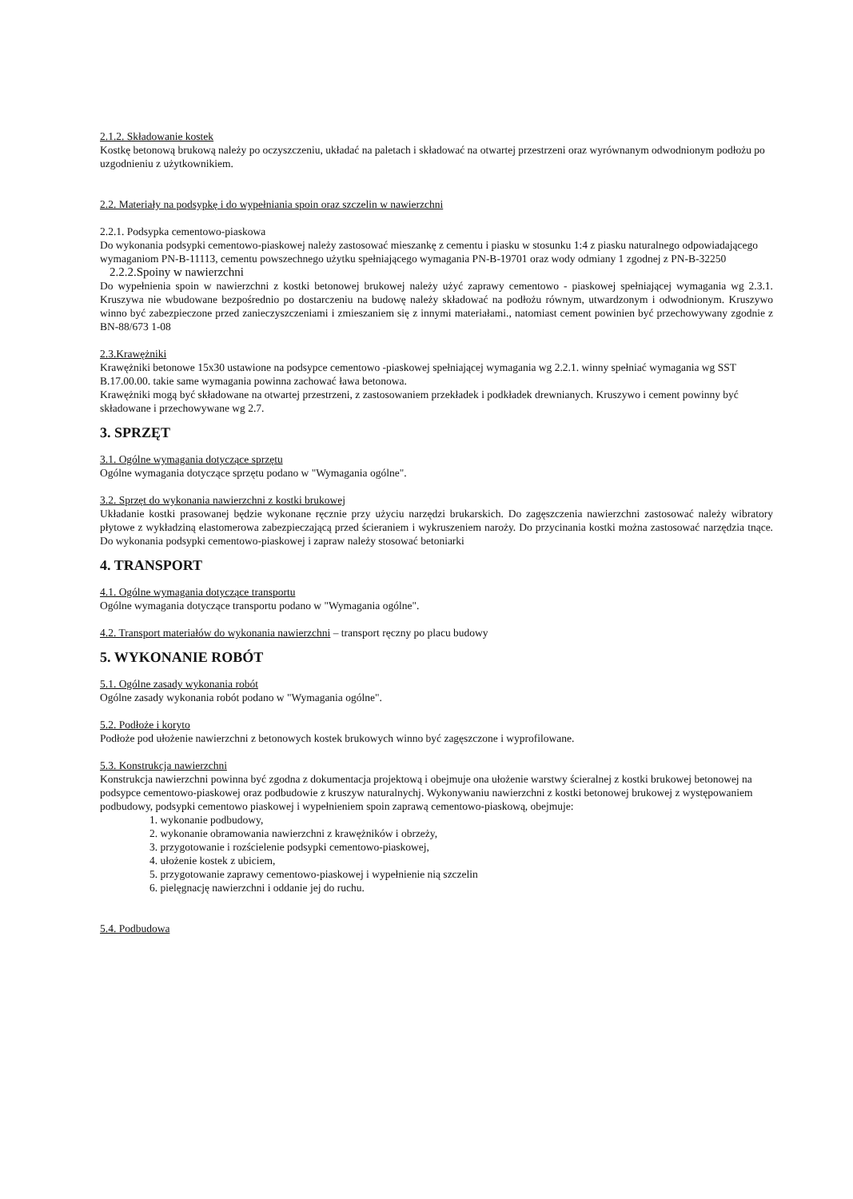2.1.2. Składowanie kostek
Kostkę betonową brukową należy po oczyszczeniu, układać na paletach i składować na otwartej przestrzeni oraz wyrównanym odwodnionym podłożu po uzgodnieniu z użytkownikiem.
2.2. Materiały na podsypkę i do wypełniania spoin oraz szczelin w nawierzchni
2.2.1. Podsypka cementowo-piaskowa
Do wykonania podsypki cementowo-piaskowej należy zastosować mieszankę z cementu i piasku w stosunku 1:4 z piasku naturalnego odpowiadającego wymaganiom PN-B-11113, cementu powszechnego użytku spełniającego wymagania PN-B-19701 oraz wody odmiany 1 zgodnej z PN-B-32250
2.2.2.Spoiny w nawierzchni
Do wypełnienia spoin w nawierzchni z kostki betonowej brukowej należy użyć zaprawy cementowo - piaskowej spełniającej wymagania wg 2.3.1. Kruszywa nie wbudowane bezpośrednio po dostarczeniu na budowę należy składować na podłożu równym, utwardzonym i odwodnionym. Kruszywo winno być zabezpieczone przed zanieczyszczeniami i zmieszaniem się z innymi materiałami., natomiast cement powinien być przechowywany zgodnie z BN-88/673 1-08
2.3.Krawężniki
Krawężniki betonowe 15x30 ustawione na podsypce cementowo -piaskowej spełniającej wymagania wg 2.2.1. winny spełniać wymagania wg SST B.17.00.00. takie same wymagania powinna zachować ława betonowa.
Krawężniki mogą być składowane na otwartej przestrzeni, z zastosowaniem przekładek i podkładek drewnianych. Kruszywo i cement powinny być składowane i przechowywane wg 2.7.
3. SPRZĘT
3.1. Ogólne wymagania dotyczące sprzętu
Ogólne wymagania dotyczące sprzętu podano w "Wymagania ogólne".
3.2. Sprzęt do wykonania nawierzchni z kostki brukowej
Układanie kostki prasowanej będzie wykonane ręcznie przy użyciu narzędzi brukarskich. Do zagęszczenia nawierzchni zastosować należy wibratory płytowe z wykładziną elastomerowa zabezpieczającą przed ścieraniem i wykruszeniem naroży. Do przycinania kostki można zastosować narzędzia tnące. Do wykonania podsypki cementowo-piaskowej i zapraw należy stosować betoniarki
4. TRANSPORT
4.1. Ogólne wymagania dotyczące transportu
Ogólne wymagania dotyczące transportu podano w "Wymagania ogólne".
4.2. Transport materiałów do wykonania nawierzchni – transport ręczny po placu budowy
5. WYKONANIE ROBÓT
5.1. Ogólne zasady wykonania robót
Ogólne zasady wykonania robót podano w "Wymagania ogólne".
5.2. Podłoże i koryto
Podłoże pod ułożenie nawierzchni z betonowych kostek brukowych winno być zagęszczone i wyprofilowane.
5.3. Konstrukcja nawierzchni
Konstrukcja nawierzchni powinna być zgodna z dokumentacja projektową i obejmuje ona ułożenie warstwy ścieralnej z kostki brukowej betonowej na podsypce cementowo-piaskowej oraz podbudowie z kruszyw naturalnychj. Wykonywaniu nawierzchni z kostki betonowej brukowej z występowaniem podbudowy, podsypki cementowo piaskowej i wypełnieniem spoin zaprawą cementowo-piaskową, obejmuje:
1. wykonanie podbudowy,
2. wykonanie obramowania nawierzchni z krawężników i obrzeży,
3. przygotowanie i rozścielenie podsypki cementowo-piaskowej,
4. ułożenie kostek z ubiciem,
5. przygotowanie zaprawy cementowo-piaskowej i wypełnienie nią szczelin
6. pielęgnację nawierzchni i oddanie jej do ruchu.
5.4. Podbudowa